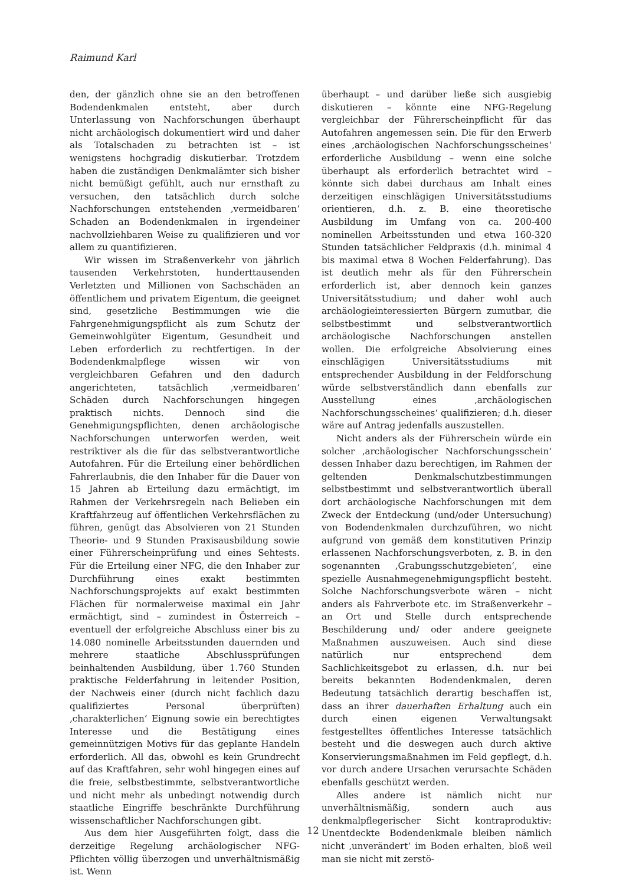Raimund Karl
den, der gänzlich ohne sie an den betroffenen Bodendenkmalen entsteht, aber durch Unterlassung von Nachforschungen überhaupt nicht archäologisch dokumentiert wird und daher als Totalschaden zu betrachten ist – ist wenigstens hochgradig diskutierbar. Trotzdem haben die zuständigen Denkmalämter sich bisher nicht bemüßigt gefühlt, auch nur ernsthaft zu versuchen, den tatsächlich durch solche Nachforschungen entstehenden ‚vermeidbaren‘ Schaden an Bodendenkmalen in irgendeiner nachvollziehbaren Weise zu qualifizieren und vor allem zu quantifizieren.
Wir wissen im Straßenverkehr von jährlich tausenden Verkehrstoten, hunderttausenden Verletzten und Millionen von Sachschäden an öffentlichem und privatem Eigentum, die geeignet sind, gesetzliche Bestimmungen wie die Fahrgenehmigungspflicht als zum Schutz der Gemeinwohlgüter Eigentum, Gesundheit und Leben erforderlich zu rechtfertigen. In der Bodendenkmalpflege wissen wir von vergleichbaren Gefahren und den dadurch angerichteten, tatsächlich ‚vermeidbaren‘ Schäden durch Nachforschungen hingegen praktisch nichts. Dennoch sind die Genehmigungspflichten, denen archäologische Nachforschungen unterworfen werden, weit restriktiver als die für das selbstverantwortliche Autofahren. Für die Erteilung einer behördlichen Fahrerlaubnis, die den Inhaber für die Dauer von 15 Jahren ab Erteilung dazu ermächtigt, im Rahmen der Verkehrsregeln nach Belieben ein Kraftfahrzeug auf öffentlichen Verkehrsflächen zu führen, genügt das Absolvieren von 21 Stunden Theorie- und 9 Stunden Praxisausbildung sowie einer Führerscheinprüfung und eines Sehtests. Für die Erteilung einer NFG, die den Inhaber zur Durchführung eines exakt bestimmten Nachforschungsprojekts auf exakt bestimmten Flächen für normalerweise maximal ein Jahr ermächtigt, sind – zumindest in Österreich – eventuell der erfolgreiche Abschluss einer bis zu 14.080 nominelle Arbeitsstunden dauernden und mehrere staatliche Abschlussprüfungen beinhaltenden Ausbildung, über 1.760 Stunden praktische Felderfahrung in leitender Position, der Nachweis einer (durch nicht fachlich dazu qualifiziertes Personal überprüften) ‚charakterlichen‘ Eignung sowie ein berechtigtes Interesse und die Bestätigung eines gemeinnützigen Motivs für das geplante Handeln erforderlich. All das, obwohl es kein Grundrecht auf das Kraftfahren, sehr wohl hingegen eines auf die freie, selbstbestimmte, selbstverantwortliche und nicht mehr als unbedingt notwendig durch staatliche Eingriffe beschränkte Durchführung wissenschaftlicher Nachforschungen gibt.
Aus dem hier Ausgeführten folgt, dass die derzeitige Regelung archäologischer NFG-Pflichten völlig überzogen und unverhältnismäßig ist. Wenn
überhaupt – und darüber ließe sich ausgiebig diskutieren – könnte eine NFG-Regelung vergleichbar der Führerscheinpflicht für das Autofahren angemessen sein. Die für den Erwerb eines ‚archäologischen Nachforschungsscheines‘ erforderliche Ausbildung – wenn eine solche überhaupt als erforderlich betrachtet wird – könnte sich dabei durchaus am Inhalt eines derzeitigen einschlägigen Universitätsstudiums orientieren, d.h. z. B. eine theoretische Ausbildung im Umfang von ca. 200-400 nominellen Arbeitsstunden und etwa 160-320 Stunden tatsächlicher Feldpraxis (d.h. minimal 4 bis maximal etwa 8 Wochen Felderfahrung). Das ist deutlich mehr als für den Führerschein erforderlich ist, aber dennoch kein ganzes Universitätsstudium; und daher wohl auch archäologieinteressierten Bürgern zumutbar, die selbstbestimmt und selbstverantwortlich archäologische Nachforschungen anstellen wollen. Die erfolgreiche Absolvierung eines einschlägigen Universitätsstudiums mit entsprechender Ausbildung in der Feldforschung würde selbstverständlich dann ebenfalls zur Ausstellung eines ‚archäologischen Nachforschungsscheines‘ qualifizieren; d.h. dieser wäre auf Antrag jedenfalls auszustellen.
Nicht anders als der Führerschein würde ein solcher ‚archäologischer Nachforschungsschein‘ dessen Inhaber dazu berechtigen, im Rahmen der geltenden Denkmalschutzbestimmungen selbstbestimmt und selbstverantwortlich überall dort archäologische Nachforschungen mit dem Zweck der Entdeckung (und/oder Untersuchung) von Bodendenkmalen durchzuführen, wo nicht aufgrund von gemäß dem konstitutiven Prinzip erlassenen Nachforschungsverboten, z. B. in den sogenannten ‚Grabungsschutzgebieten‘, eine spezielle Ausnahmegenehmigungspflicht besteht. Solche Nachforschungsverbote wären – nicht anders als Fahrverbote etc. im Straßenverkehr – an Ort und Stelle durch entsprechende Beschilderung und/ oder andere geeignete Maßnahmen auszuweisen. Auch sind diese natürlich nur entsprechend dem Sachlichkeitsgebot zu erlassen, d.h. nur bei bereits bekannten Bodendenkmalen, deren Bedeutung tatsächlich derartig beschaffen ist, dass an ihrer dauerhaften Erhaltung auch ein durch einen eigenen Verwaltungsakt festgestelltes öffentliches Interesse tatsächlich besteht und die deswegen auch durch aktive Konservierungsmaßnahmen im Feld gepflegt, d.h. vor durch andere Ursachen verursachte Schäden ebenfalls geschützt werden.
Alles andere ist nämlich nicht nur unverhältnismäßig, sondern auch aus denkmalpflegerischer Sicht kontraproduktiv: Unentdeckte Bodendenkmale bleiben nämlich nicht ‚unverändert‘ im Boden erhalten, bloß weil man sie nicht mit zerstö-
12